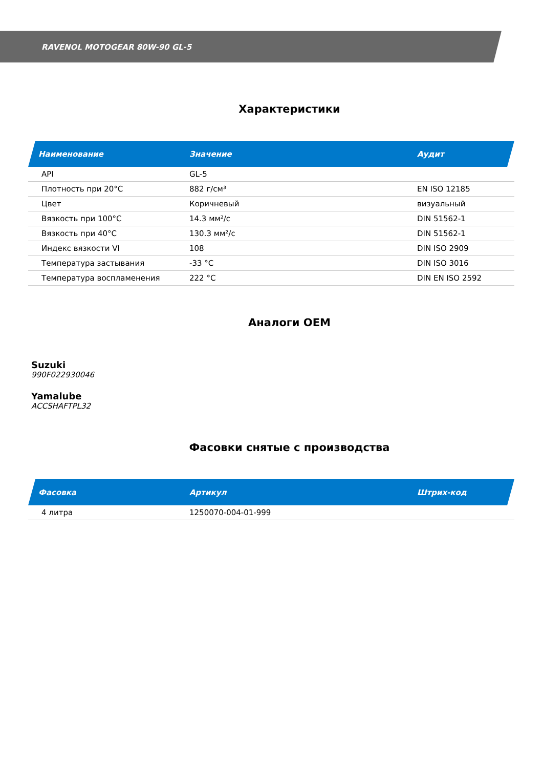RAVENOL MOTOGEAR 80W-90 GL-5
Характеристики
| Наименование | Значение | Аудит |
| --- | --- | --- |
| API | GL-5 | |
| Плотность при 20°C | 882 г/см³ | EN ISO 12185 |
| Цвет | Коричневый | визуальный |
| Вязкость при 100°C | 14.3 мм²/с | DIN 51562-1 |
| Вязкость при 40°C | 130.3 мм²/с | DIN 51562-1 |
| Индекс вязкости VI | 108 | DIN ISO 2909 |
| Температура застывания | -33 °C | DIN ISO 3016 |
| Температура воспламенения | 222 °C | DIN EN ISO 2592 |
Аналоги OEM
Suzuki
990F022930046
Yamalube
ACCSHAFTPL32
Фасовки снятые с производства
| Фасовка | Артикул | Штрих-код |
| --- | --- | --- |
| 4 литра | 1250070-004-01-999 | |